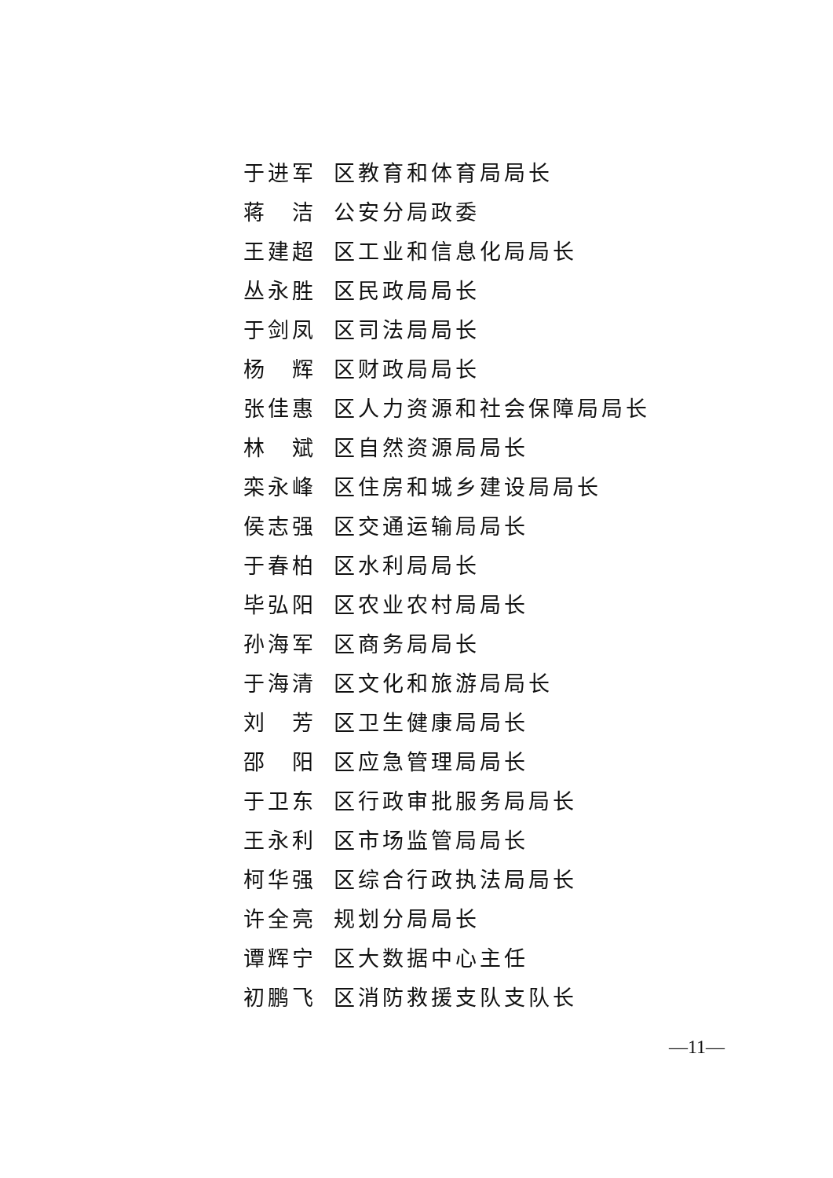于进军 区教育和体育局局长
蒋　洁 公安分局政委
王建超 区工业和信息化局局长
丛永胜 区民政局局长
于剑凤 区司法局局长
杨　辉 区财政局局长
张佳惠 区人力资源和社会保障局局长
林　斌 区自然资源局局长
栾永峰 区住房和城乡建设局局长
侯志强 区交通运输局局长
于春柏 区水利局局长
毕弘阳 区农业农村局局长
孙海军 区商务局局长
于海清 区文化和旅游局局长
刘　芳 区卫生健康局局长
邵　阳 区应急管理局局长
于卫东 区行政审批服务局局长
王永利 区市场监管局局长
柯华强 区综合行政执法局局长
许全亮 规划分局局长
谭辉宁 区大数据中心主任
初鹏飞 区消防救援支队支队长
—11—